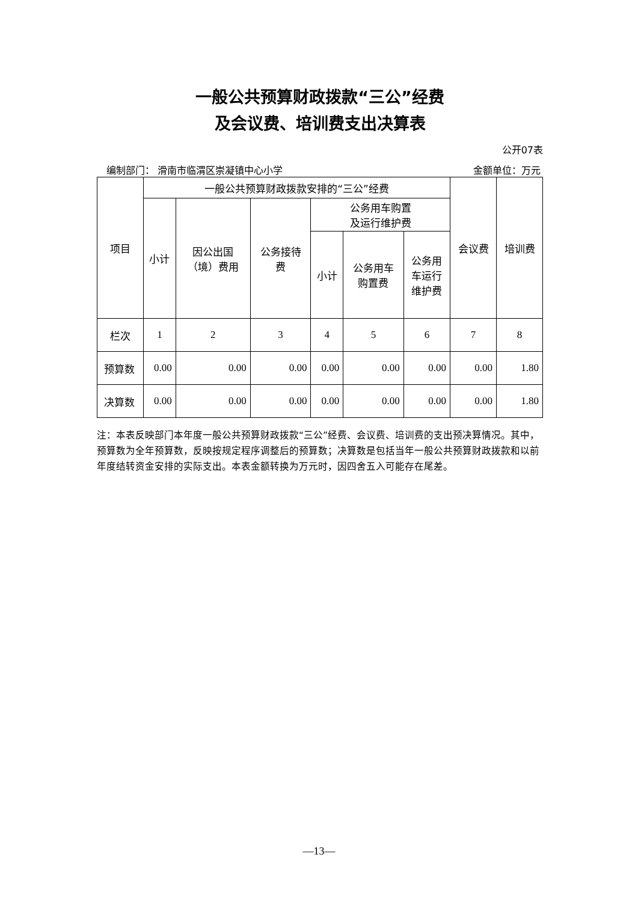一般公共预算财政拨款“三公”经费
及会议费、培训费支出决算表
公开07表
编制部门： 滑南市临渭区崇凝镇中心小学 金额单位：万元
| 项目 | 一般公共预算财政拨款安排的“三公”经费 | | | | | | 会议费 | 培训费 |
| --- | --- | --- | --- | --- | --- | --- | --- | --- |
| | 小计 | 因公出国 （境）费用 | 公务接待 费 | 公务用车购置 及运行维护费 | | | | |
| | | | | 小计 | 公务用车 购置费 | 公务用 车运行 维护费 | | |
| 栏次 | 1 | 2 | 3 | 4 | 5 | 6 | 7 | 8 |
| 预算数 | 0.00 | 0.00 | 0.00 | 0.00 | 0.00 | 0.00 | 0.00 | 1.80 |
| 决算数 | 0.00 | 0.00 | 0.00 | 0.00 | 0.00 | 0.00 | 0.00 | 1.80 |
注：本表反映部门本年度一般公共预算财政拨款“三公”经费、会议费、培训费的支出预决算情况。其中，预算数为全年预算数，反映按规定程序调整后的预算数；决算数是包括当年一般公共预算财政拨款和以前年度结转资金安排的实际支出。本表金额转换为万元时，因四舍五入可能存在尾差。
—13—